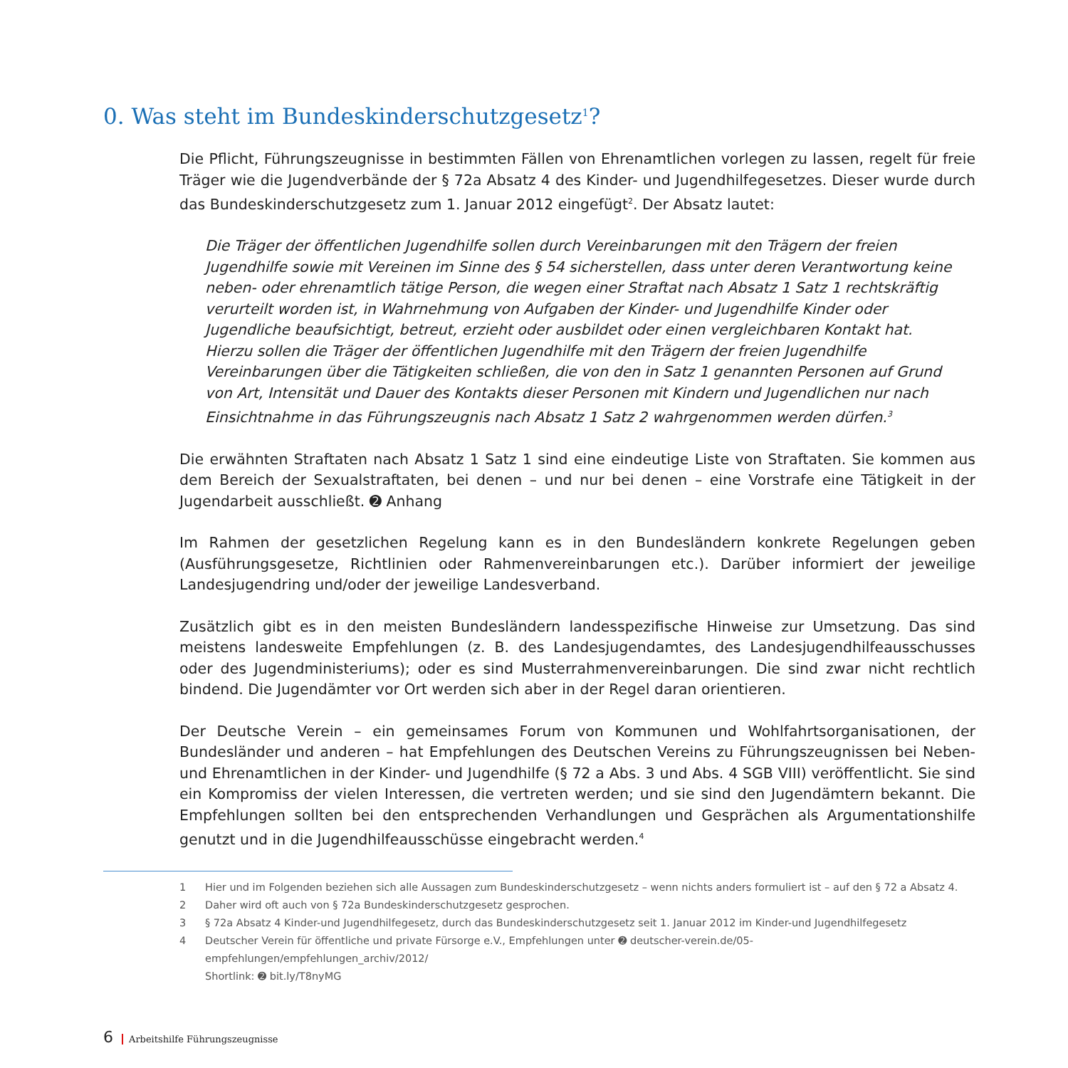0. Was steht im Bundeskinderschutzgesetz<sup>1</sup>?
Die Pflicht, Führungszeugnisse in bestimmten Fällen von Ehrenamtlichen vorlegen zu lassen, regelt für freie Träger wie die Jugendverbände der § 72a Absatz 4 des Kinder- und Jugendhilfegesetzes. Dieser wurde durch das Bundeskinderschutzgesetz zum 1. Januar 2012 eingefügt<sup>2</sup>. Der Absatz lautet:
Die Träger der öffentlichen Jugendhilfe sollen durch Vereinbarungen mit den Trägern der freien Jugendhilfe sowie mit Vereinen im Sinne des § 54 sicherstellen, dass unter deren Verantwortung keine neben- oder ehrenamtlich tätige Person, die wegen einer Straftat nach Absatz 1 Satz 1 rechtskräftig verurteilt worden ist, in Wahrnehmung von Aufgaben der Kinder- und Jugendhilfe Kinder oder Jugendliche beaufsichtigt, betreut, erzieht oder ausbildet oder einen vergleichbaren Kontakt hat. Hierzu sollen die Träger der öffentlichen Jugendhilfe mit den Trägern der freien Jugendhilfe Vereinbarungen über die Tätigkeiten schließen, die von den in Satz 1 genannten Personen auf Grund von Art, Intensität und Dauer des Kontakts dieser Personen mit Kindern und Jugendlichen nur nach Einsichtnahme in das Führungszeugnis nach Absatz 1 Satz 2 wahrgenommen werden dürfen.<sup>3</sup>
Die erwähnten Straftaten nach Absatz 1 Satz 1 sind eine eindeutige Liste von Straftaten. Sie kommen aus dem Bereich der Sexualstraftaten, bei denen – und nur bei denen – eine Vorstrafe eine Tätigkeit in der Jugendarbeit ausschließt. ➋ Anhang
Im Rahmen der gesetzlichen Regelung kann es in den Bundesländern konkrete Regelungen geben (Ausführungsgesetze, Richtlinien oder Rahmenvereinbarungen etc.). Darüber informiert der jeweilige Landesjugendring und/oder der jeweilige Landesverband.
Zusätzlich gibt es in den meisten Bundesländern landesspezifische Hinweise zur Umsetzung. Das sind meistens landesweite Empfehlungen (z. B. des Landesjugendamtes, des Landesjugendhilfeausschusses oder des Jugendministeriums); oder es sind Musterrahmenvereinbarungen. Die sind zwar nicht rechtlich bindend. Die Jugendämter vor Ort werden sich aber in der Regel daran orientieren.
Der Deutsche Verein – ein gemeinsames Forum von Kommunen und Wohlfahrtsorganisationen, der Bundesländer und anderen – hat Empfehlungen des Deutschen Vereins zu Führungszeugnissen bei Neben- und Ehrenamtlichen in der Kinder- und Jugendhilfe (§ 72 a Abs. 3 und Abs. 4 SGB VIII) veröffentlicht. Sie sind ein Kompromiss der vielen Interessen, die vertreten werden; und sie sind den Jugendämtern bekannt. Die Empfehlungen sollten bei den entsprechenden Verhandlungen und Gesprächen als Argumentationshilfe genutzt und in die Jugendhilfeausschüsse eingebracht werden.<sup>4</sup>
1 Hier und im Folgenden beziehen sich alle Aussagen zum Bundeskinderschutzgesetz – wenn nichts anders formuliert ist – auf den § 72 a Absatz 4.
2 Daher wird oft auch von § 72a Bundeskinderschutzgesetz gesprochen.
3 § 72a Absatz 4 Kinder-und Jugendhilfegesetz, durch das Bundeskinderschutzgesetz seit 1. Januar 2012 im Kinder-und Jugendhilfegesetz
4 Deutscher Verein für öffentliche und private Fürsorge e.V., Empfehlungen unter ➋ deutscher-verein.de/05-empfehlungen/empfehlungen_archiv/2012/
Shortlink: ➋ bit.ly/T8nyMG
6 Arbeitshilfe Führungszeugnisse